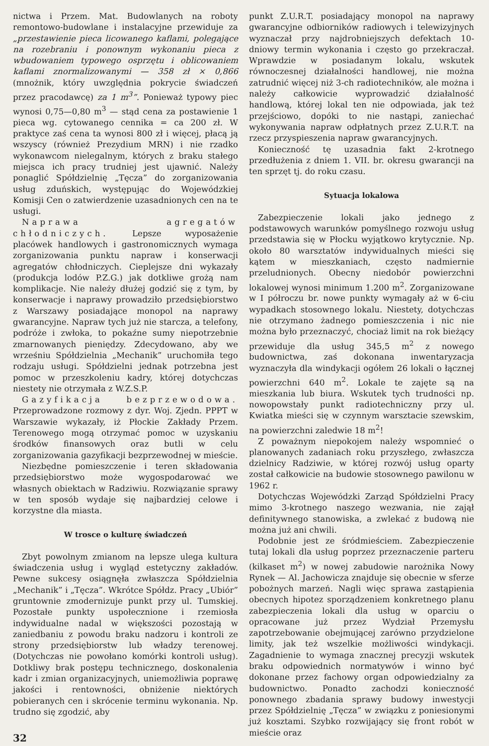nictwa i Przem. Mat. Budowlanych na roboty remontowo-budowlane i instalacyjne przewiduje za „przestawienie pieca licowanego kaflami, polegające na rozebraniu i ponownym wykonaniu pieca z wbudowaniem typowego osprzętu i oblicowaniem kaflami znormalizowanymi — 358 zł × 0,866 (mnożnik, który uwzględnia pokrycie świadczeń przez pracodawcę) za 1 m<sup>3</sup>”. Ponieważ typowy piec wynosi 0,75—0,80 m<sup>3</sup> — stąd cena za postawienie 1 pieca wg. cytowanego cennika = ca 200 zł. W praktyce zaś cena ta wynosi 800 zł i więcej, płacą ją wszyscy (również Prezydium MRN) i nie rzadko wykonawcom nielegalnym, których z braku stałego miejsca ich pracy trudniej jest ujawnić. Należy ponaglić Spółdzielnię „Tęcza” do zorganizowania usług zduńskich, występując do Wojewódzkiej Komisji Cen o zatwierdzenie uzasadnionych cen na te usługi.
Naprawa agregatów chłodniczych. Lepsze wyposażenie placówek handlowych i gastronomicznych wymaga zorganizowania punktu napraw i konserwacji agregatów chłodniczych. Cieplejsze dni wykazały (produkcja lodów P.Z.G.) jak dotkliwe grożą nam komplikacje. Nie należy dłużej godzić się z tym, by konserwacje i naprawy prowadziło przedsiębiorstwo z Warszawy posiadające monopol na naprawy gwarancyjne. Napraw tych już nie starcza, a telefony, podróże i zwłoka, to pokaźne sumy niepotrzebnie zmarnowanych pieniędzy. Zdecydowano, aby we wrześniu Spółdzielnia „Mechanik” uruchomiła tego rodzaju usługi. Spółdzielni jednak potrzebna jest pomoc w przeszkoleniu kadry, której dotychczas niestety nie otrzymała z W.Z.S.P.
Gazyfikacja bezprzewodowa. Przeprowadzone rozmowy z dyr. Woj. Zjedn. PPPT w Warszawie wykazały, iż Płockie Zakłady Przem. Terenowego mogą otrzymać pomoc w uzyskaniu środków finansowych oraz butli w celu zorganizowania gazyfikacji bezprzewodnej w mieście.
Niezbędne pomieszczenie i teren składowania przedsiębiorstwo może wygospodarować we własnych obiektach w Radziwiu. Rozwiązanie sprawy w ten sposób wydaje się najbardziej celowe i korzystne dla miasta.
W trosce o kulturę świadczeń
Zbyt powolnym zmianom na lepsze ulega kultura świadczenia usług i wygląd estetyczny zakładów. Pewne sukcesy osiągnęła zwłaszcza Spółdzielnia „Mechanik” i „Tęcza”. Wkrótce Spółdz. Pracy „Ubiór” gruntownie zmodernizuje punkt przy ul. Tumskiej. Pozostałe punkty uspołecznione i rzemiosła indywidualne nadal w większości pozostają w zaniedbaniu z powodu braku nadzoru i kontroli ze strony przedsiębiorstw lub władzy terenowej. (Dotychczas nie powołano komórki kontroli usług). Dotkliwy brak postępu technicznego, doskonalenia kadr i zmian organizacyjnych, uniemożliwia poprawę jakości i rentowności, obniżenie niektórych pobieranych cen i skrócenie terminu wykonania. Np. trudno się zgodzić, aby
32
punkt Z.U.R.T. posiadający monopol na naprawy gwarancyjne odbiorników radiowych i telewizyjnych wyznaczał przy najdrobniejszych defektach 10-dniowy termin wykonania i często go przekraczał. Wprawdzie w posiadanym lokalu, wskutek równoczesnej działalności handlowej, nie można zatrudnić więcej niż 3-ch radiotechników, ale można i należy całkowicie wyprowadzić działalność handlową, której lokal ten nie odpowiada, jak też przejściowo, dopóki to nie nastąpi, zaniechać wykonywania napraw odpłatnych przez Z.U.R.T. na rzecz przyspieszenia napraw gwarancyjnych.
Konieczność tę uzasadnia fakt 2-krotnego przedłużenia z dniem 1. VII. br. okresu gwarancji na ten sprzęt tj. do roku czasu.
Sytuacja lokalowa
Zabezpieczenie lokali jako jednego z podstawowych warunków pomyślnego rozwoju usług przedstawia się w Płocku wyjątkowo krytycznie. Np. około 80 warsztatów indywidualnych mieści się kątem w mieszkaniach, często nadmiernie przeludnionych. Obecny niedobór powierzchni lokalowej wynosi minimum 1.200 m<sup>2</sup>. Zorganizowane w I półroczu br. nowe punkty wymagały aż w 6-ciu wypadkach stosownego lokalu. Niestety, dotychczas nie otrzymano żadnego pomieszczenia i nic nie można było przeznaczyć, chociaż limit na rok bieżący przewiduje dla usług 345,5 m<sup>2</sup> z nowego budownictwa, zaś dokonana inwentaryzacja wyznaczyła dla windykacji ogółem 26 lokali o łącznej powierzchni 640 m<sup>2</sup>. Lokale te zajęte są na mieszkania lub biura. Wskutek tych trudności np. nowopowstały punkt radiotechniczny przy ul. Kwiatka mieści się w czynnym warsztacie szewskim, na powierzchni zaledwie 18 m<sup>2</sup>!
Z poważnym niepokojem należy wspomnieć o planowanych zadaniach roku przyszłego, zwłaszcza dzielnicy Radziwie, w której rozwój usług oparty został całkowicie na budowie stosownego pawilonu w 1962 r.
Dotychczas Wojewódzki Zarząd Spółdzielni Pracy mimo 3-krotnego naszego wezwania, nie zajął definitywnego stanowiska, a zwlekać z budową nie można już ani chwili.
Podobnie jest ze śródmieściem. Zabezpieczenie tutaj lokali dla usług poprzez przeznaczenie parteru (kilkaset m<sup>2</sup>) w nowej zabudowie narożnika Nowy Rynek — Al. Jachowicza znajduje się obecnie w sferze pobożnych marzeń. Nagli więc sprawa zastąpienia obecnych hipotez sporządzeniem konkretnego planu zabezpieczenia lokali dla usług w oparciu o opracowane już przez Wydział Przemysłu zapotrzebowanie obejmującej zarówno przydzielone limity, jak też wszelkie możliwości windykacji. Zagadnienie to wymaga znacznej precyzji wskutek braku odpowiednich normatywów i winno być dokonane przez fachowy organ odpowiedzialny za budownictwo. Ponadto zachodzi konieczność ponownego zbadania sprawy budowy inwestycji przez Spółdzielnię „Tęcza” w związku z poniesionymi już kosztami. Szybko rozwijający się front robót w mieście oraz